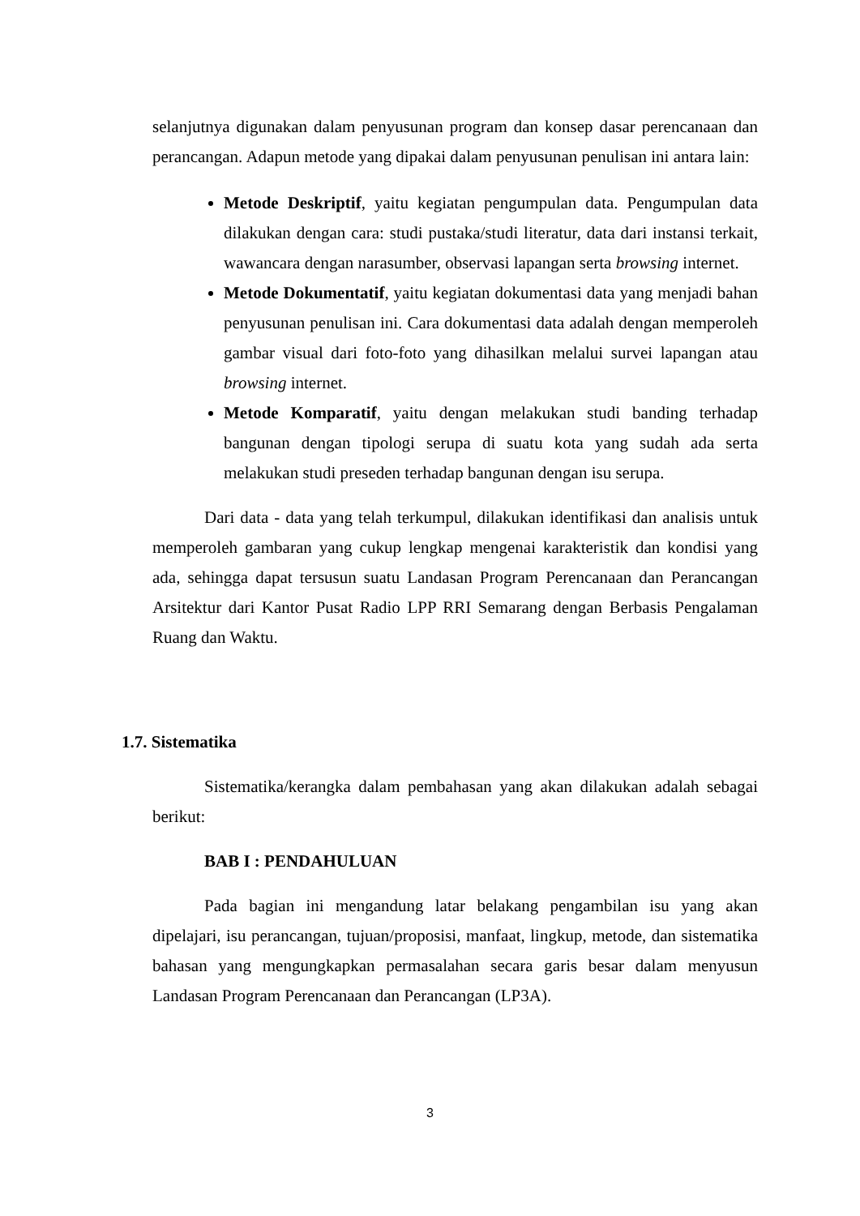selanjutnya digunakan dalam penyusunan program dan konsep dasar perencanaan dan perancangan. Adapun metode yang dipakai dalam penyusunan penulisan ini antara lain:
Metode Deskriptif, yaitu kegiatan pengumpulan data. Pengumpulan data dilakukan dengan cara: studi pustaka/studi literatur, data dari instansi terkait, wawancara dengan narasumber, observasi lapangan serta browsing internet.
Metode Dokumentatif, yaitu kegiatan dokumentasi data yang menjadi bahan penyusunan penulisan ini. Cara dokumentasi data adalah dengan memperoleh gambar visual dari foto-foto yang dihasilkan melalui survei lapangan atau browsing internet.
Metode Komparatif, yaitu dengan melakukan studi banding terhadap bangunan dengan tipologi serupa di suatu kota yang sudah ada serta melakukan studi preseden terhadap bangunan dengan isu serupa.
Dari data - data yang telah terkumpul, dilakukan identifikasi dan analisis untuk memperoleh gambaran yang cukup lengkap mengenai karakteristik dan kondisi yang ada, sehingga dapat tersusun suatu Landasan Program Perencanaan dan Perancangan Arsitektur dari Kantor Pusat Radio LPP RRI Semarang dengan Berbasis Pengalaman Ruang dan Waktu.
1.7. Sistematika
Sistematika/kerangka dalam pembahasan yang akan dilakukan adalah sebagai berikut:
BAB I : PENDAHULUAN
Pada bagian ini mengandung latar belakang pengambilan isu yang akan dipelajari, isu perancangan, tujuan/proposisi, manfaat, lingkup, metode, dan sistematika bahasan yang mengungkapkan permasalahan secara garis besar dalam menyusun Landasan Program Perencanaan dan Perancangan (LP3A).
3